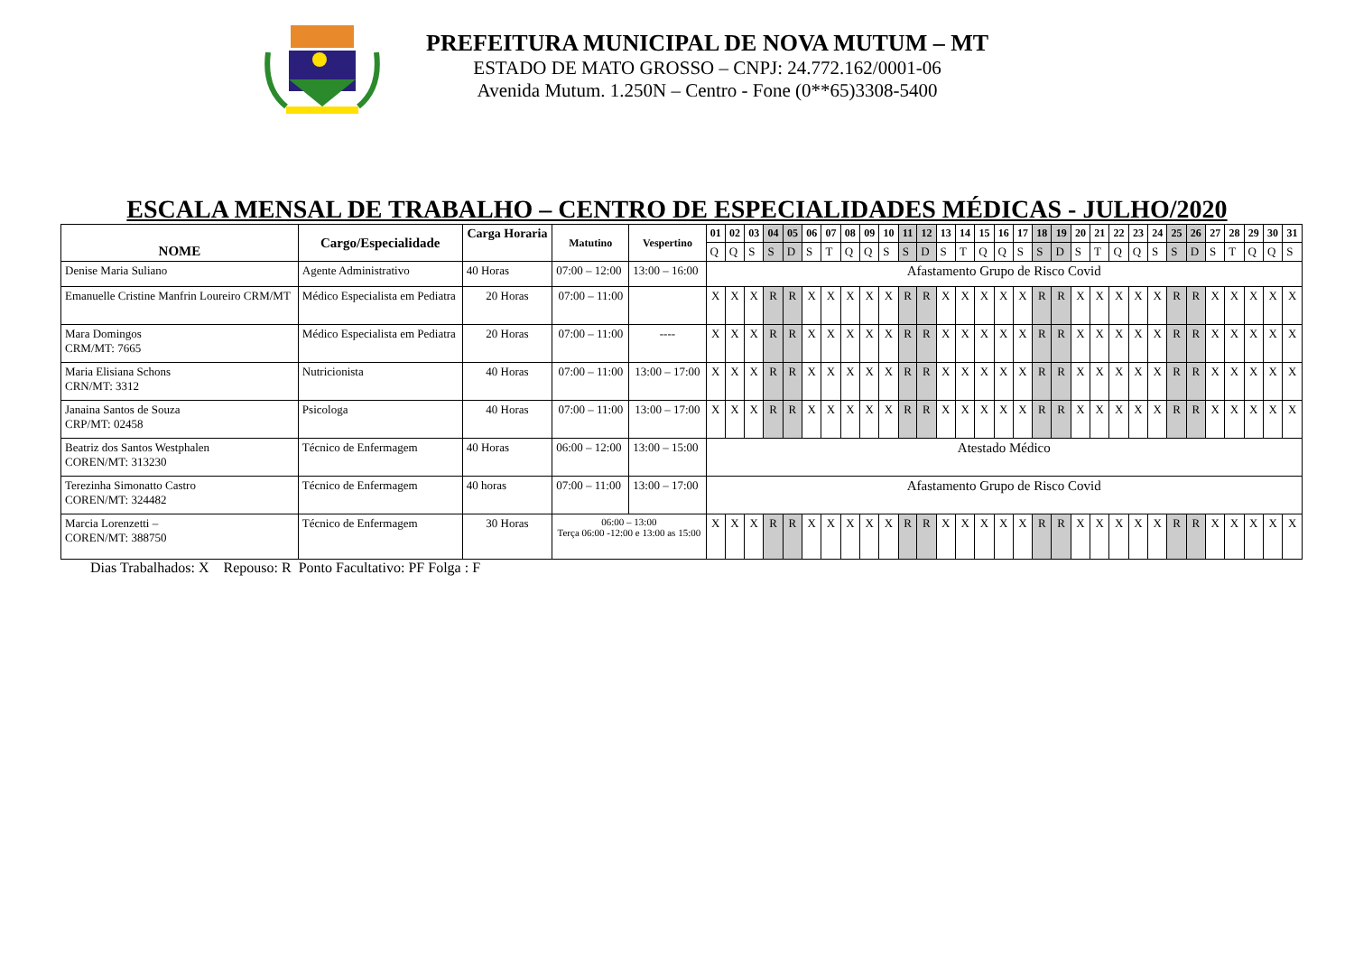PREFEITURA MUNICIPAL DE NOVA MUTUM – MT
ESTADO DE MATO GROSSO – CNPJ: 24.772.162/0001-06
Avenida Mutum. 1.250N – Centro - Fone (0**65)3308-5400
ESCALA MENSAL DE TRABALHO – CENTRO DE ESPECIALIDADES MÉDICAS - JULHO/2020
| NOME | Cargo/Especialidade | Carga Horaria | Matutino | Vespertino | 01 | 02 | 03 | 04 | 05 | 06 | 07 | 08 | 09 | 10 | 11 | 12 | 13 | 14 | 15 | 16 | 17 | 18 | 19 | 20 | 21 | 22 | 23 | 24 | 25 | 26 | 27 | 28 | 29 | 30 | 31 |
| --- | --- | --- | --- | --- | --- | --- | --- | --- | --- | --- | --- | --- | --- | --- | --- | --- | --- | --- | --- | --- | --- | --- | --- | --- | --- | --- | --- | --- | --- | --- | --- | --- | --- | --- | --- |
| | | | | | Q | Q | S | S | D | S | T | Q | Q | S | S | D | S | T | Q | Q | S | S | D | S | T | Q | Q | S | S | D | S | T | Q | Q | S |
| Denise Maria Suliano | Agente Administrativo | 40 Horas | 07:00 – 12:00 | 13:00 – 16:00 | Afastamento Grupo de Risco Covid | | | | | | | | | | | | | | | | | | | | | | | | | | | | | | |
| Emanuelle Cristine Manfrin Loureiro CRM/MT | Médico Especialista em Pediatra | 20 Horas | 07:00 – 11:00 | | X | X | X | R | R | X | X | X | X | X | R | R | X | X | X | X | X | R | R | X | X | X | X | X | R | R | X | X | X | X | X |
| Mara Domingos CRM/MT: 7665 | Médico Especialista em Pediatra | 20 Horas | 07:00 – 11:00 | ---- | X | X | X | R | R | X | X | X | X | X | R | R | X | X | X | X | X | R | R | X | X | X | X | X | R | R | X | X | X | X | X |
| Maria Elisiana Schons CRN/MT: 3312 | Nutricionista | 40 Horas | 07:00 – 11:00 | 13:00 – 17:00 | X | X | X | R | R | X | X | X | X | X | R | R | X | X | X | X | X | R | R | X | X | X | X | X | R | R | X | X | X | X | X |
| Janaina Santos de Souza CRP/MT: 02458 | Psicologa | 40 Horas | 07:00 – 11:00 | 13:00 – 17:00 | X | X | X | R | R | X | X | X | X | X | R | R | X | X | X | X | X | R | R | X | X | X | X | X | R | R | X | X | X | X | X |
| Beatriz dos Santos Westphalen COREN/MT: 313230 | Técnico de Enfermagem | 40 Horas | 06:00 – 12:00 | 13:00 – 15:00 | Atestado Médico | | | | | | | | | | | | | | | | | | | | | | | | | | | | | | |
| Terezinha Simonatto Castro COREN/MT: 324482 | Técnico de Enfermagem | 40 horas | 07:00 – 11:00 | 13:00 – 17:00 | Afastamento Grupo de Risco Covid | | | | | | | | | | | | | | | | | | | | | | | | | | | | | | |
| Marcia Lorenzetti – COREN/MT: 388750 | Técnico de Enfermagem | 30 Horas | 06:00 – 13:00 Terça 06:00 -12:00 e 13:00 as 15:00 | | X | X | X | R | R | X | X | X | X | X | R | R | X | X | X | X | X | R | R | X | X | X | X | X | R | R | X | X | X | X | X |
Dias Trabalhados: X Repouso: R Ponto Facultativo: PF Folga : F